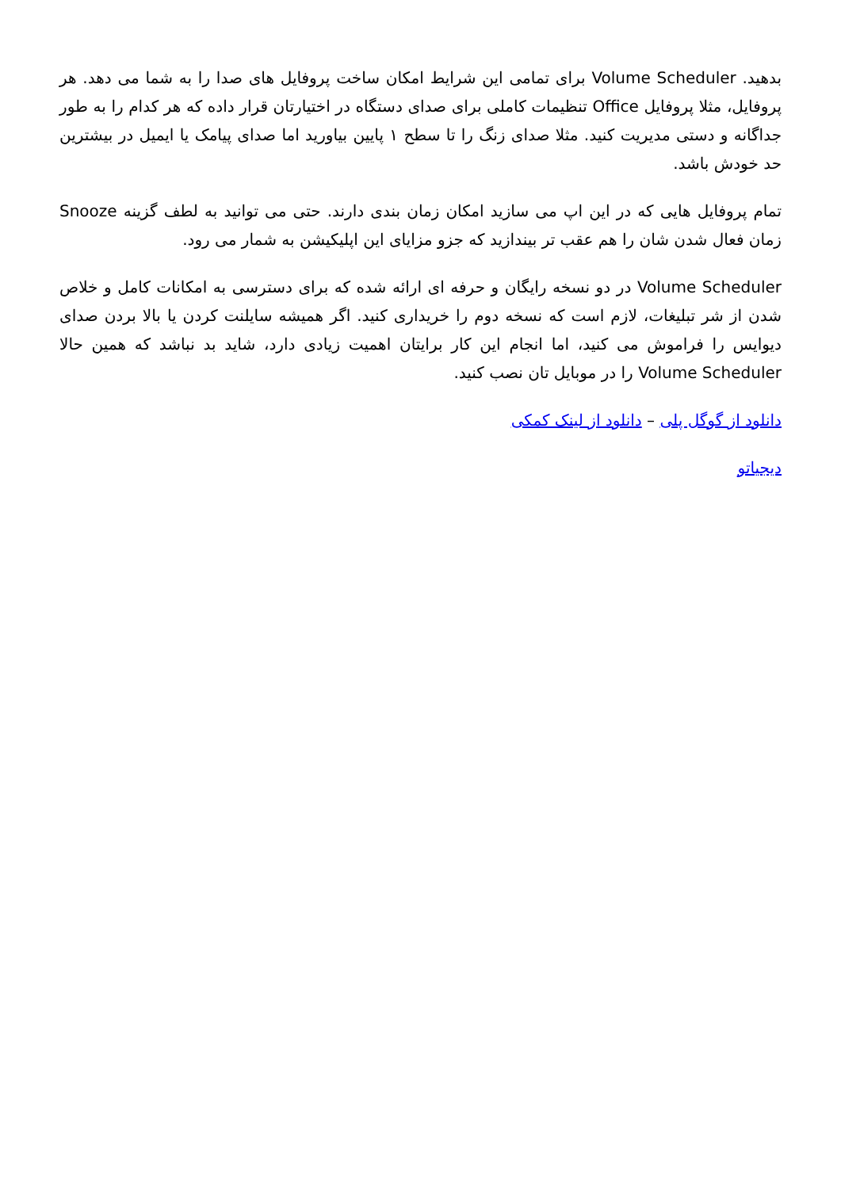بدهید. Volume Scheduler برای تمامی این شرایط امکان ساخت پروفایل های صدا را به شما می دهد. هر پروفایل، مثلا پروفایل Office تنظیمات کاملی برای صدای دستگاه در اختیارتان قرار داده که هر کدام را به طور جداگانه و دستی مدیریت کنید. مثلا صدای زنگ را تا سطح ۱ پایین بیاورید اما صدای پیامک یا ایمیل در بیشترین حد خودش باشد.
تمام پروفایل هایی که در این اپ می سازید امکان زمان بندی دارند. حتی می توانید به لطف گزینه Snooze زمان فعال شدن شان را هم عقب تر بیندازید که جزو مزایای این اپلیکیشن به شمار می رود.
Volume Scheduler در دو نسخه رایگان و حرفه ای ارائه شده که برای دسترسی به امکانات کامل و خلاص شدن از شر تبلیغات، لازم است که نسخه دوم را خریداری کنید. اگر همیشه سایلنت کردن یا بالا بردن صدای دیوایس را فراموش می کنید، اما انجام این کار برایتان اهمیت زیادی دارد، شاید بد نباشد که همین حالا Volume Scheduler را در موبایل تان نصب کنید.
دانلود از گوگل پلی – دانلود از لینک کمکی
دیجیاتو